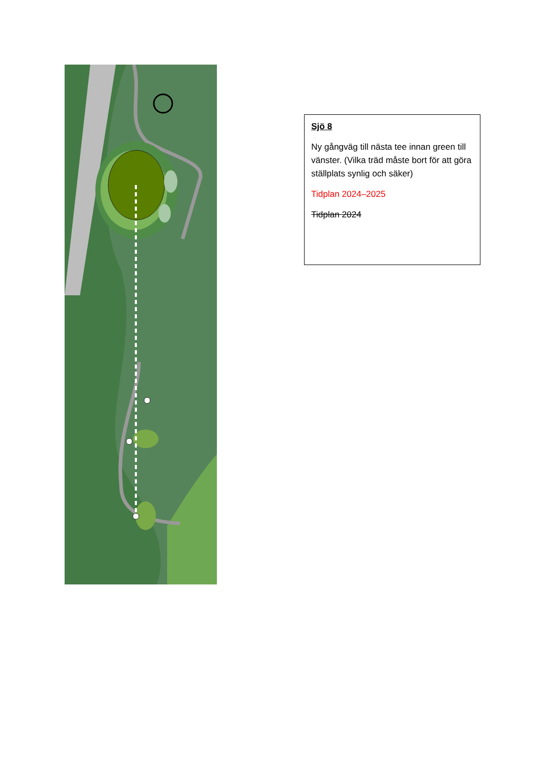Sjö 8
Ny gångväg till nästa tee innan green till vänster. (Vilka träd måste bort för att göra ställplats synlig och säker)
Tidplan 2024–2025
Tidplan 2024